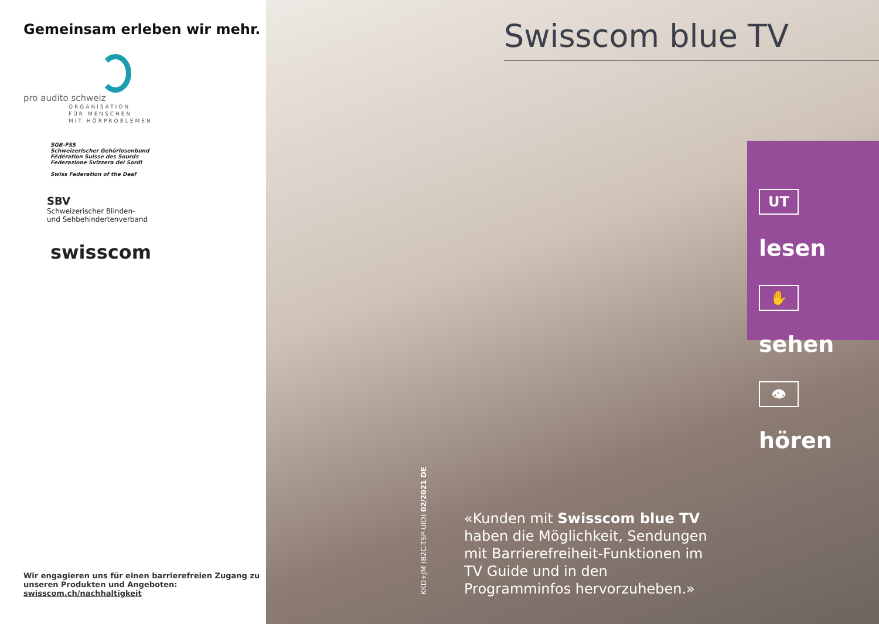Gemeinsam erleben wir mehr.
pro audito schweiz
ORGANISATION
FÜR MENSCHEN
MIT HÖRPROBLEMEN
SGB-FSS
Schweizerischer Gehörlosenbund
Fédération Suisse des Sourds
Federazione Svizzera dei Sordi
Swiss Federation of the Deaf
SBV
Schweizerischer Blinden-
und Sehbehindertenverband
swisscom
Wir engagieren uns für einen barrierefreien Zugang zu unseren Produkten und Angeboten:
swisscom.ch/nachhaltigkeit
Swisscom blue TV
UT lesen
✋ sehen
👁 hören
KKD+JM (B2C-TSP-UID) 02/2021 DE
«Kunden mit Swisscom blue TV haben die Möglichkeit, Sendungen mit Barrierefreiheit-Funktionen im TV Guide und in den Programminfos hervorzuheben.»